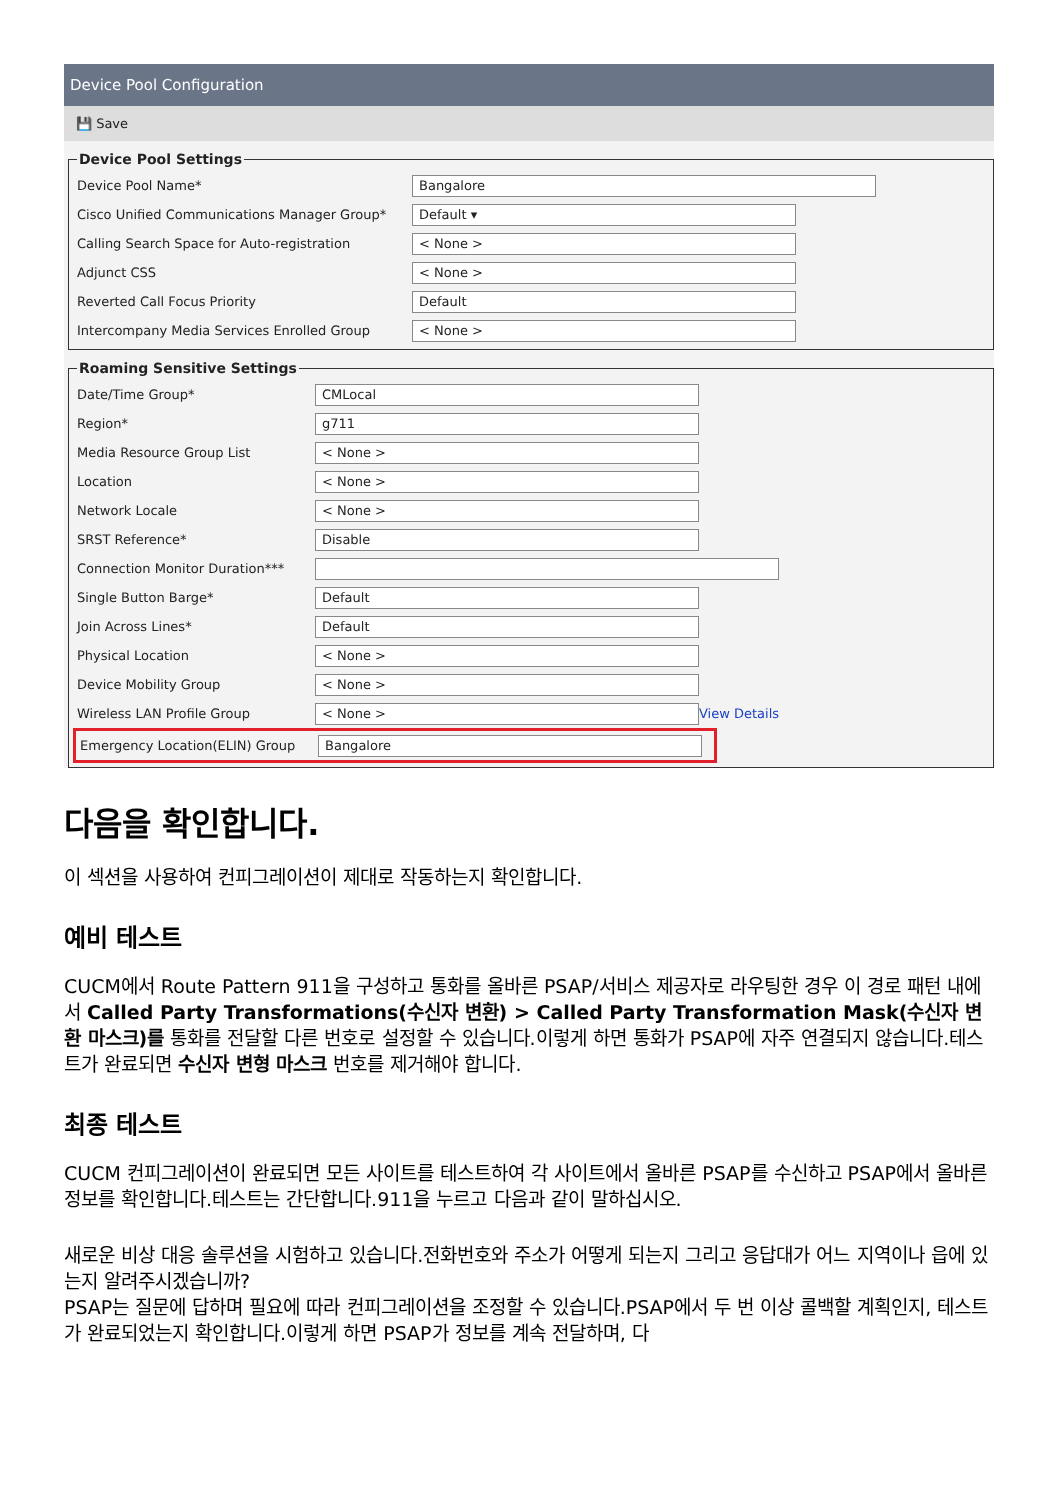Device Pool Configuration
💾 Save
Device Pool Settings
Device Pool Name*
Bangalore
Cisco Unified Communications Manager Group*
Default ▾
Calling Search Space for Auto-registration
< None >
Adjunct CSS
< None >
Reverted Call Focus Priority
Default
Intercompany Media Services Enrolled Group
< None >
Roaming Sensitive Settings
Date/Time Group*
CMLocal
Region*
g711
Media Resource Group List
< None >
Location
< None >
Network Locale
< None >
SRST Reference*
Disable
Connection Monitor Duration***
Single Button Barge*
Default
Join Across Lines*
Default
Physical Location
< None >
Device Mobility Group
< None >
Wireless LAN Profile Group
< None >
View Details
Emergency Location(ELIN) Group
Bangalore
다음을 확인합니다.
이 섹션을 사용하여 컨피그레이션이 제대로 작동하는지 확인합니다.
예비 테스트
CUCM에서 Route Pattern 911을 구성하고 통화를 올바른 PSAP/서비스 제공자로 라우팅한 경우 이 경로 패턴 내에서 Called Party Transformations(수신자 변환) > Called Party Transformation Mask(수신자 변환 마스크)를 통화를 전달할 다른 번호로 설정할 수 있습니다.이렇게 하면 통화가 PSAP에 자주 연결되지 않습니다.테스트가 완료되면 수신자 변형 마스크 번호를 제거해야 합니다.
최종 테스트
CUCM 컨피그레이션이 완료되면 모든 사이트를 테스트하여 각 사이트에서 올바른 PSAP를 수신하고 PSAP에서 올바른 정보를 확인합니다.테스트는 간단합니다.911을 누르고 다음과 같이 말하십시오.
새로운 비상 대응 솔루션을 시험하고 있습니다.전화번호와 주소가 어떻게 되는지 그리고 응답대가 어느 지역이나 읍에 있는지 알려주시겠습니까?
PSAP는 질문에 답하며 필요에 따라 컨피그레이션을 조정할 수 있습니다.PSAP에서 두 번 이상 콜백할 계획인지, 테스트가 완료되었는지 확인합니다.이렇게 하면 PSAP가 정보를 계속 전달하며, 다